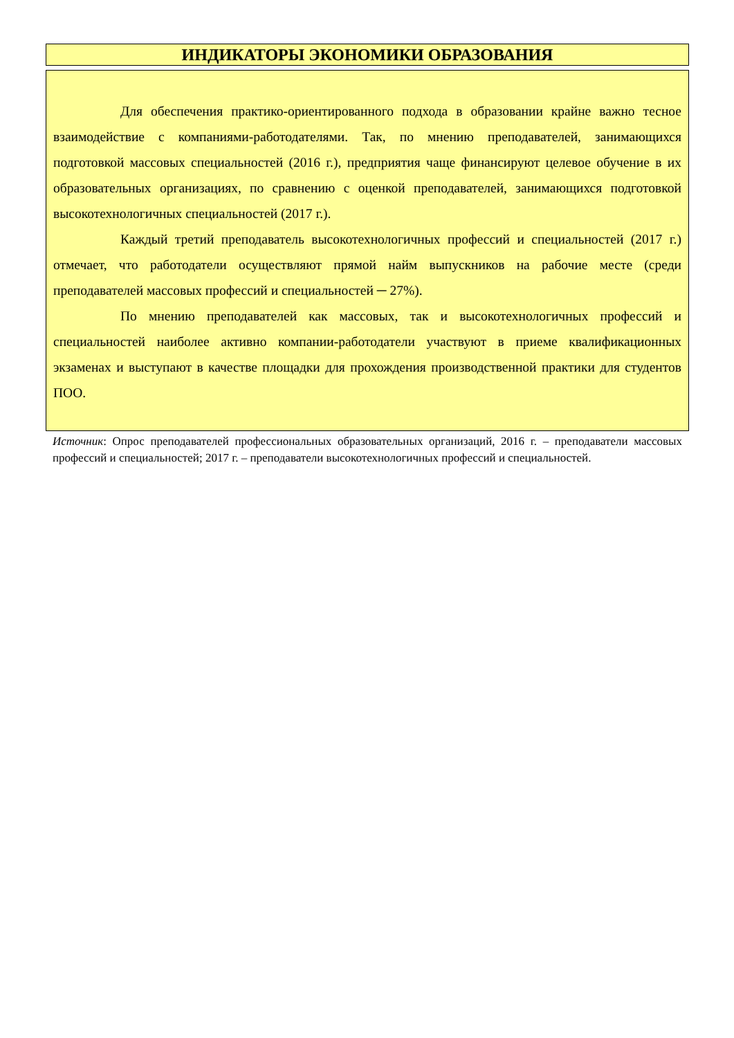ИНДИКАТОРЫ ЭКОНОМИКИ ОБРАЗОВАНИЯ
Для обеспечения практико-ориентированного подхода в образовании крайне важно тесное взаимодействие с компаниями-работодателями. Так, по мнению преподавателей, занимающихся подготовкой массовых специальностей (2016 г.), предприятия чаще финансируют целевое обучение в их образовательных организациях, по сравнению с оценкой преподавателей, занимающихся подготовкой высокотехнологичных специальностей (2017 г.).
Каждый третий преподаватель высокотехнологичных профессий и специальностей (2017 г.) отмечает, что работодатели осуществляют прямой найм выпускников на рабочие месте (среди преподавателей массовых профессий и специальностей ─ 27%).
По мнению преподавателей как массовых, так и высокотехнологичных профессий и специальностей наиболее активно компании-работодатели участвуют в приеме квалификационных экзаменах и выступают в качестве площадки для прохождения производственной практики для студентов ПОО.
Источник: Опрос преподавателей профессиональных образовательных организаций, 2016 г. – преподаватели массовых профессий и специальностей; 2017 г. – преподаватели высокотехнологичных профессий и специальностей.